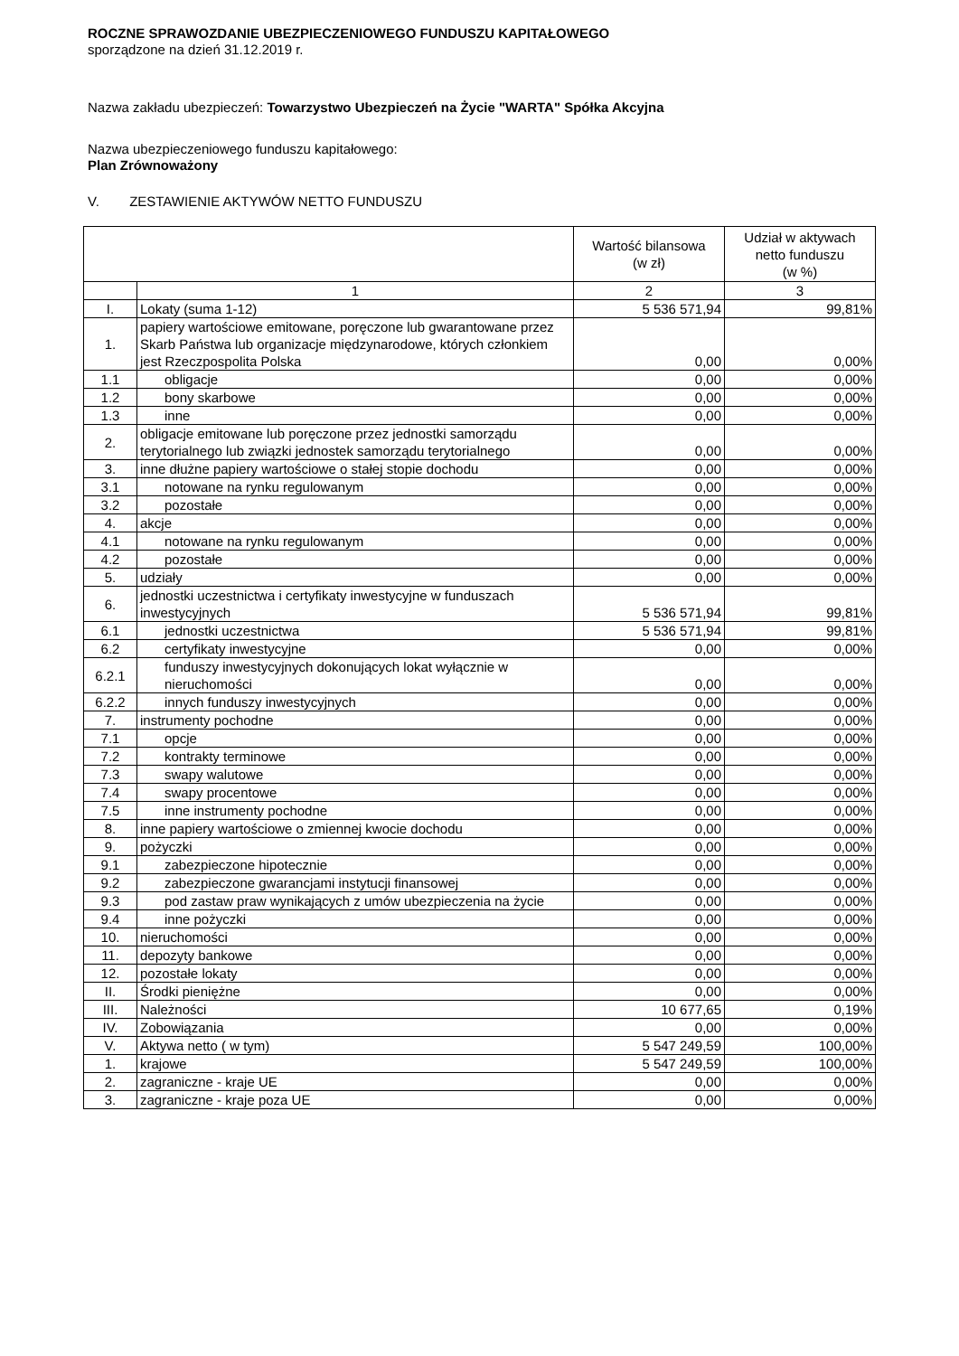ROCZNE SPRAWOZDANIE UBEZPIECZENIOWEGO FUNDUSZU KAPITAŁOWEGO
sporządzone na dzień 31.12.2019 r.
Nazwa zakładu ubezpieczeń: Towarzystwo Ubezpieczeń na Życie "WARTA" Spółka Akcyjna
Nazwa ubezpieczeniowego funduszu kapitałowego:
Plan Zrównoważony
V. ZESTAWIENIE AKTYWÓW NETTO FUNDUSZU
| | | Wartość bilansowa (w zł) | Udział w aktywach netto funduszu (w %) |
| --- | --- | --- | --- |
| | 1 | 2 | 3 |
| I. | Lokaty (suma 1-12) | 5 536 571,94 | 99,81% |
| 1. | papiery wartościowe emitowane, poręczone lub gwarantowane przez Skarb Państwa lub organizacje międzynarodowe, których członkiem jest Rzeczpospolita Polska | 0,00 | 0,00% |
| 1.1 | obligacje | 0,00 | 0,00% |
| 1.2 | bony skarbowe | 0,00 | 0,00% |
| 1.3 | inne | 0,00 | 0,00% |
| 2. | obligacje emitowane lub poręczone przez jednostki samorządu terytorialnego lub związki jednostek samorządu terytorialnego | 0,00 | 0,00% |
| 3. | inne dłużne papiery wartościowe o stałej stopie dochodu | 0,00 | 0,00% |
| 3.1 | notowane na rynku regulowanym | 0,00 | 0,00% |
| 3.2 | pozostałe | 0,00 | 0,00% |
| 4. | akcje | 0,00 | 0,00% |
| 4.1 | notowane na rynku regulowanym | 0,00 | 0,00% |
| 4.2 | pozostałe | 0,00 | 0,00% |
| 5. | udziały | 0,00 | 0,00% |
| 6. | jednostki uczestnictwa i certyfikaty inwestycyjne w funduszach inwestycyjnych | 5 536 571,94 | 99,81% |
| 6.1 | jednostki uczestnictwa | 5 536 571,94 | 99,81% |
| 6.2 | certyfikaty inwestycyjne | 0,00 | 0,00% |
| 6.2.1 | funduszy inwestycyjnych dokonujących lokat wyłącznie w nieruchomości | 0,00 | 0,00% |
| 6.2.2 | innych funduszy inwestycyjnych | 0,00 | 0,00% |
| 7. | instrumenty pochodne | 0,00 | 0,00% |
| 7.1 | opcje | 0,00 | 0,00% |
| 7.2 | kontrakty terminowe | 0,00 | 0,00% |
| 7.3 | swapy walutowe | 0,00 | 0,00% |
| 7.4 | swapy procentowe | 0,00 | 0,00% |
| 7.5 | inne instrumenty pochodne | 0,00 | 0,00% |
| 8. | inne papiery wartościowe o zmiennej kwocie dochodu | 0,00 | 0,00% |
| 9. | pożyczki | 0,00 | 0,00% |
| 9.1 | zabezpieczone hipotecznie | 0,00 | 0,00% |
| 9.2 | zabezpieczone gwarancjami instytucji finansowej | 0,00 | 0,00% |
| 9.3 | pod zastaw praw wynikających z umów ubezpieczenia na życie | 0,00 | 0,00% |
| 9.4 | inne pożyczki | 0,00 | 0,00% |
| 10. | nieruchomości | 0,00 | 0,00% |
| 11. | depozyty bankowe | 0,00 | 0,00% |
| 12. | pozostałe lokaty | 0,00 | 0,00% |
| II. | Środki pieniężne | 0,00 | 0,00% |
| III. | Należności | 10 677,65 | 0,19% |
| IV. | Zobowiązania | 0,00 | 0,00% |
| V. | Aktywa netto ( w tym) | 5 547 249,59 | 100,00% |
| 1. | krajowe | 5 547 249,59 | 100,00% |
| 2. | zagraniczne - kraje UE | 0,00 | 0,00% |
| 3. | zagraniczne - kraje poza UE | 0,00 | 0,00% |